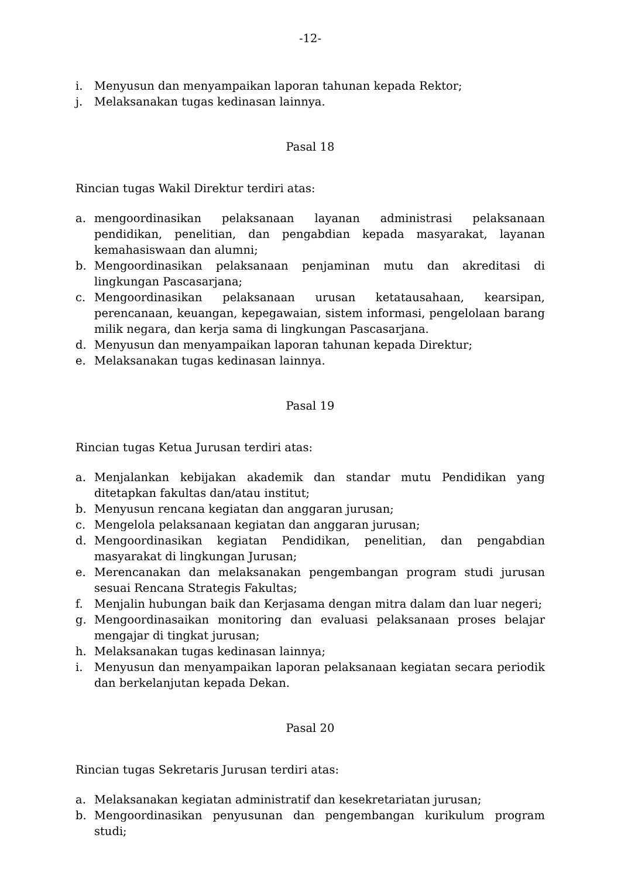-12-
i. Menyusun dan menyampaikan laporan tahunan kepada Rektor;
j. Melaksanakan tugas kedinasan lainnya.
Pasal 18
Rincian tugas Wakil Direktur terdiri atas:
a. mengoordinasikan pelaksanaan layanan administrasi pelaksanaan pendidikan, penelitian, dan pengabdian kepada masyarakat, layanan kemahasiswaan dan alumni;
b. Mengoordinasikan pelaksanaan penjaminan mutu dan akreditasi di lingkungan Pascasarjana;
c. Mengoordinasikan pelaksanaan urusan ketatausahaan, kearsipan, perencanaan, keuangan, kepegawaian, sistem informasi, pengelolaan barang milik negara, dan kerja sama di lingkungan Pascasarjana.
d. Menyusun dan menyampaikan laporan tahunan kepada Direktur;
e. Melaksanakan tugas kedinasan lainnya.
Pasal 19
Rincian tugas Ketua Jurusan terdiri atas:
a. Menjalankan kebijakan akademik dan standar mutu Pendidikan yang ditetapkan fakultas dan/atau institut;
b. Menyusun rencana kegiatan dan anggaran jurusan;
c. Mengelola pelaksanaan kegiatan dan anggaran jurusan;
d. Mengoordinasikan kegiatan Pendidikan, penelitian, dan pengabdian masyarakat di lingkungan Jurusan;
e. Merencanakan dan melaksanakan pengembangan program studi jurusan sesuai Rencana Strategis Fakultas;
f. Menjalin hubungan baik dan Kerjasama dengan mitra dalam dan luar negeri;
g. Mengoordinasaikan monitoring dan evaluasi pelaksanaan proses belajar mengajar di tingkat jurusan;
h. Melaksanakan tugas kedinasan lainnya;
i. Menyusun dan menyampaikan laporan pelaksanaan kegiatan secara periodik dan berkelanjutan kepada Dekan.
Pasal 20
Rincian tugas Sekretaris Jurusan terdiri atas:
a. Melaksanakan kegiatan administratif dan kesekretariatan jurusan;
b. Mengoordinasikan penyusunan dan pengembangan kurikulum program studi;